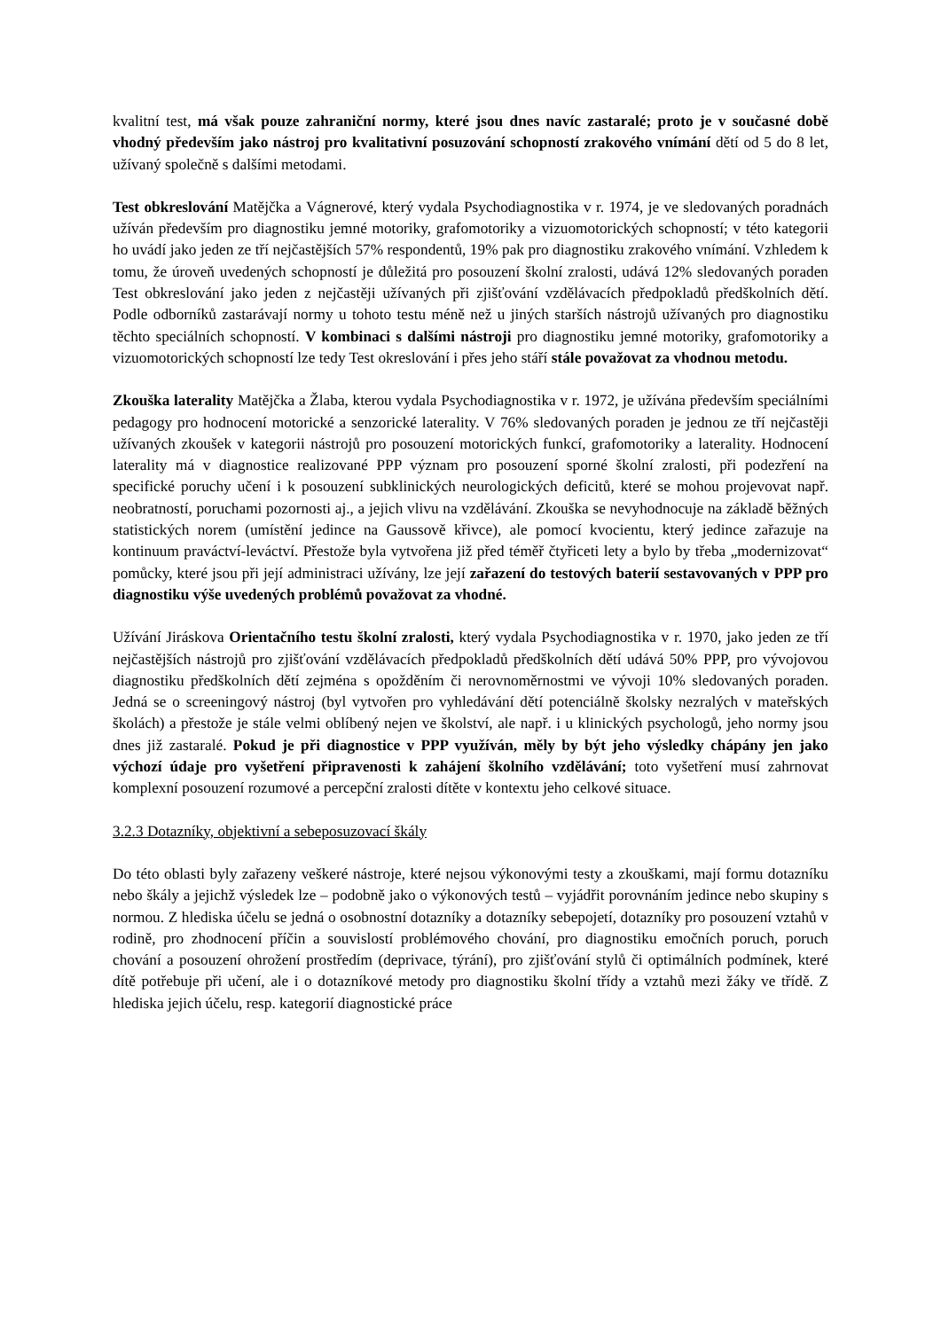kvalitní test, má však pouze zahraniční normy, které jsou dnes navíc zastaralé; proto je v současné době vhodný především jako nástroj pro kvalitativní posuzování schopností zrakového vnímání dětí od 5 do 8 let, užívaný společně s dalšími metodami.
Test obkreslování Matějčka a Vágnerové, který vydala Psychodiagnostika v r. 1974, je ve sledovaných poradnách užíván především pro diagnostiku jemné motoriky, grafomotoriky a vizuomotorických schopností; v této kategorii ho uvádí jako jeden ze tří nejčastějších 57% respondentů, 19% pak pro diagnostiku zrakového vnímání. Vzhledem k tomu, že úroveň uvedených schopností je důležitá pro posouzení školní zralosti, udává 12% sledovaných poraden Test obkreslování jako jeden z nejčastěji užívaných při zjišťování vzdělávacích předpokladů předškolních dětí. Podle odborníků zastarávají normy u tohoto testu méně než u jiných starších nástrojů užívaných pro diagnostiku těchto speciálních schopností. V kombinaci s dalšími nástroji pro diagnostiku jemné motoriky, grafomotoriky a vizuomotorických schopností lze tedy Test okreslování i přes jeho stáří stále považovat za vhodnou metodu.
Zkouška laterality Matějčka a Žlaba, kterou vydala Psychodiagnostika v r. 1972, je užívána především speciálními pedagogy pro hodnocení motorické a senzorické laterality. V 76% sledovaných poraden je jednou ze tří nejčastěji užívaných zkoušek v kategorii nástrojů pro posouzení motorických funkcí, grafomotoriky a laterality. Hodnocení laterality má v diagnostice realizované PPP význam pro posouzení sporné školní zralosti, při podezření na specifické poruchy učení i k posouzení subklinických neurologických deficitů, které se mohou projevovat např. neobratností, poruchami pozornosti aj., a jejich vlivu na vzdělávání. Zkouška se nevyhodnocuje na základě běžných statistických norem (umístění jedince na Gaussově křivce), ale pomocí kvocientu, který jedince zařazuje na kontinuum praváctví-leváctví. Přestože byla vytvořena již před téměř čtyřiceti lety a bylo by třeba „modernizovat“ pomůcky, které jsou při její administraci užívány, lze její zařazení do testových baterií sestavovaných v PPP pro diagnostiku výše uvedených problémů považovat za vhodné.
Užívání Jiráskova Orientačního testu školní zralosti, který vydala Psychodiagnostika v r. 1970, jako jeden ze tří nejčastějších nástrojů pro zjišťování vzdělávacích předpokladů předškolních dětí udává 50% PPP, pro vývojovou diagnostiku předškolních dětí zejména s opožděním či nerovnoměrnostmi ve vývoji 10% sledovaných poraden. Jedná se o screeningový nástroj (byl vytvořen pro vyhledávání dětí potenciálně školsky nezralých v mateřských školách) a přestože je stále velmi oblíbený nejen ve školství, ale např. i u klinických psychologů, jeho normy jsou dnes již zastaralé. Pokud je při diagnostice v PPP využíván, měly by být jeho výsledky chápány jen jako výchozí údaje pro vyšetření připravenosti k zahájení školního vzdělávání; toto vyšetření musí zahrnovat komplexní posouzení rozumové a percepční zralosti dítěte v kontextu jeho celkové situace.
3.2.3 Dotazníky, objektivní a sebeposuzovací škály
Do této oblasti byly zařazeny veškeré nástroje, které nejsou výkonovými testy a zkouškami, mají formu dotazníku nebo škály a jejichž výsledek lze – podobně jako o výkonových testů – vyjádřit porovnáním jedince nebo skupiny s normou. Z hlediska účelu se jedná o osobnostní dotazníky a dotazníky sebepojetí, dotazníky pro posouzení vztahů v rodině, pro zhodnocení příčin a souvislostí problémového chování, pro diagnostiku emočních poruch, poruch chování a posouzení ohrožení prostředím (deprivace, týrání), pro zjišťování stylů či optimálních podmínek, které dítě potřebuje při učení, ale i o dotazníkové metody pro diagnostiku školní třídy a vztahů mezi žáky ve třídě. Z hlediska jejich účelu, resp. kategorií diagnostické práce